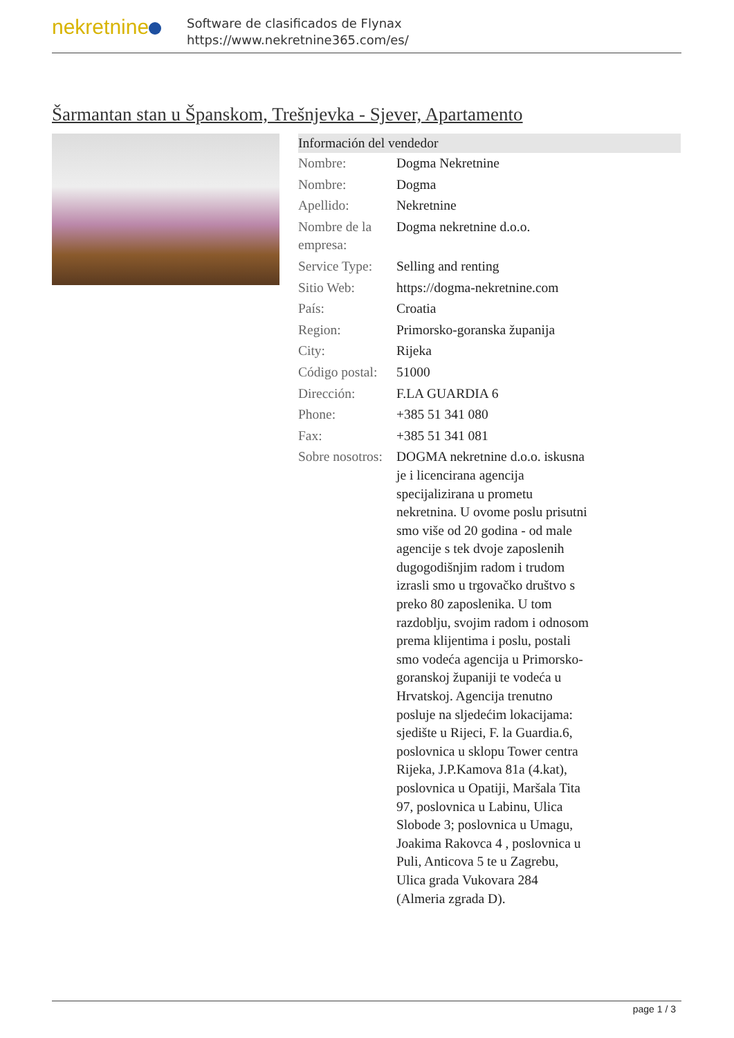nekretnine
Software de clasificados de Flynax
https://www.nekretnine365.com/es/
Šarmantan stan u Španskom, Trešnjevka - Sjever, Apartamento
Información del vendedor
| Nombre: | Dogma Nekretnine |
| Nombre: | Dogma |
| Apellido: | Nekretnine |
| Nombre de la empresa: | Dogma nekretnine d.o.o. |
| Service Type: | Selling and renting |
| Sitio Web: | https://dogma-nekretnine.com |
| País: | Croatia |
| Region: | Primorsko-goranska županija |
| City: | Rijeka |
| Código postal: | 51000 |
| Dirección: | F.LA GUARDIA 6 |
| Phone: | +385 51 341 080 |
| Fax: | +385 51 341 081 |
| Sobre nosotros: | DOGMA nekretnine d.o.o. iskusna je i licencirana agencija specijalizirana u prometu nekretnina. U ovome poslu prisutni smo više od 20 godina - od male agencije s tek dvoje zaposlenih dugogodišnjim radom i trudom izrasli smo u trgovačko društvo s preko 80 zaposlenika. U tom razdoblju, svojim radom i odnosom prema klijentima i poslu, postali smo vodeća agencija u Primorsko-goranskoj županiji te vodeća u Hrvatskoj. Agencija trenutno posluje na sljedećim lokacijama: sjedište u Rijeci, F. la Guardia.6, poslovnica u sklopu Tower centra Rijeka, J.P.Kamova 81a (4.kat), poslovnica u Opatiji, Maršala Tita 97, poslovnica u Labinu, Ulica Slobode 3; poslovnica u Umagu, Joakima Rakovca 4 , poslovnica u Puli, Anticova 5 te u Zagrebu, Ulica grada Vukovara 284 (Almeria zgrada D). |
page 1 / 3